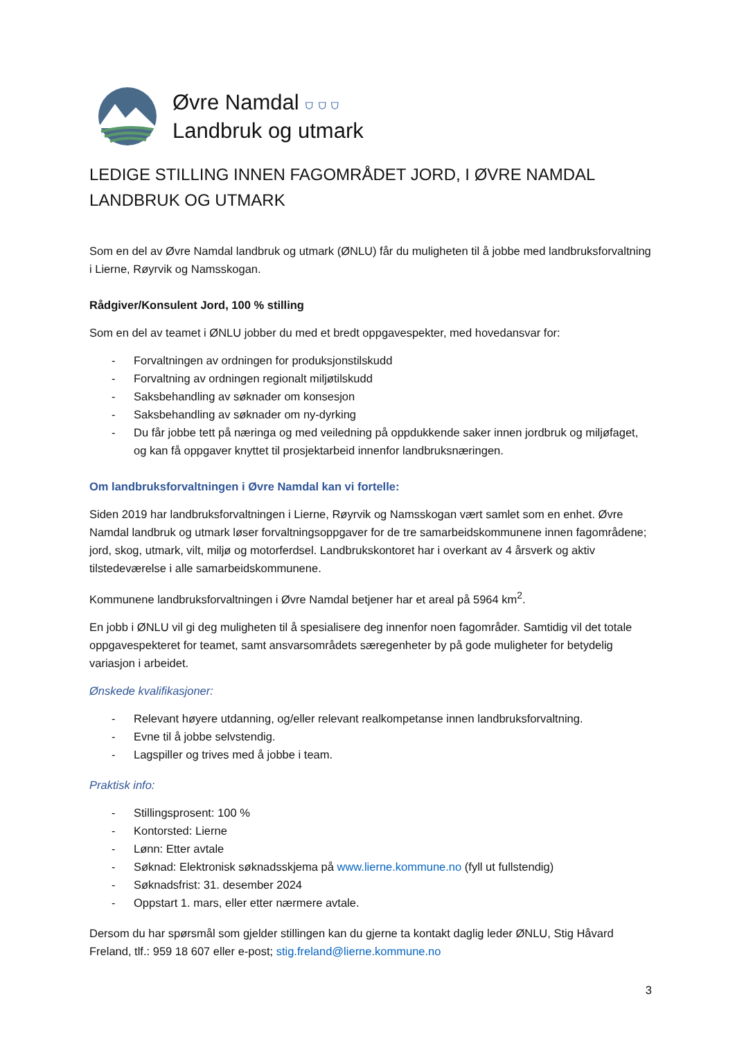Øvre Namdal ⛉ ⛉ ⛉
Landbruk og utmark
LEDIGE STILLING INNEN FAGOMRÅDET JORD, I ØVRE NAMDAL LANDBRUK OG UTMARK
Som en del av Øvre Namdal landbruk og utmark (ØNLU) får du muligheten til å jobbe med landbruksforvaltning i Lierne, Røyrvik og Namsskogan.
Rådgiver/Konsulent Jord, 100 % stilling
Som en del av teamet i ØNLU jobber du med et bredt oppgavespekter, med hovedansvar for:
- Forvaltningen av ordningen for produksjonstilskudd
- Forvaltning av ordningen regionalt miljøtilskudd
- Saksbehandling av søknader om konsesjon
- Saksbehandling av søknader om ny-dyrking
- Du får jobbe tett på næringa og med veiledning på oppdukkende saker innen jordbruk og miljøfaget, og kan få oppgaver knyttet til prosjektarbeid innenfor landbruksnæringen.
Om landbruksforvaltningen i Øvre Namdal kan vi fortelle:
Siden 2019 har landbruksforvaltningen i Lierne, Røyrvik og Namsskogan vært samlet som en enhet. Øvre Namdal landbruk og utmark løser forvaltningsoppgaver for de tre samarbeidskommunene innen fagområdene; jord, skog, utmark, vilt, miljø og motorferdsel. Landbrukskontoret har i overkant av 4 årsverk og aktiv tilstedeværelse i alle samarbeidskommunene.
Kommunene landbruksforvaltningen i Øvre Namdal betjener har et areal på 5964 km<sup>2</sup>.
En jobb i ØNLU vil gi deg muligheten til å spesialisere deg innenfor noen fagområder. Samtidig vil det totale oppgavespekteret for teamet, samt ansvarsområdets særegenheter by på gode muligheter for betydelig variasjon i arbeidet.
Ønskede kvalifikasjoner:
- Relevant høyere utdanning, og/eller relevant realkompetanse innen landbruksforvaltning.
- Evne til å jobbe selvstendig.
- Lagspiller og trives med å jobbe i team.
Praktisk info:
- Stillingsprosent: 100 %
- Kontorsted: Lierne
- Lønn: Etter avtale
- Søknad: Elektronisk søknadsskjema på www.lierne.kommune.no (fyll ut fullstendig)
- Søknadsfrist: 31. desember 2024
- Oppstart 1. mars, eller etter nærmere avtale.
Dersom du har spørsmål som gjelder stillingen kan du gjerne ta kontakt daglig leder ØNLU, Stig Håvard Freland, tlf.: 959 18 607 eller e-post; stig.freland@lierne.kommune.no
3